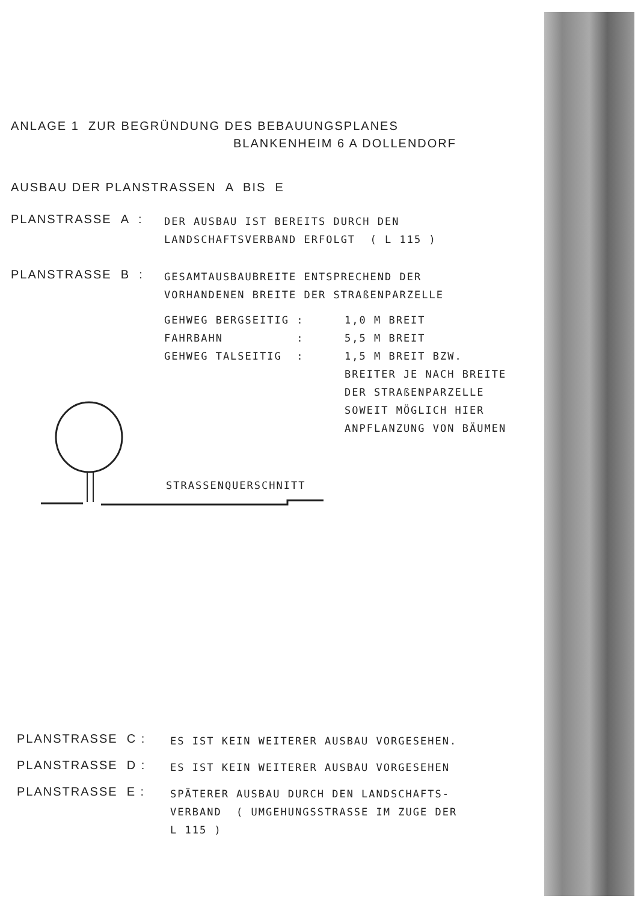ANLAGE 1 ZUR BEGRÜNDUNG DES BEBAUUNGSPLANES
BLANKENHEIM 6 A DOLLENDORF
AUSBAU DER PLANSTRASSEN A BIS E
PLANSTRASSE A :
DER AUSBAU IST BEREITS DURCH DEN
LANDSCHAFTSVERBAND ERFOLGT ( L 115 )
PLANSTRASSE B :
GESAMTAUSBAUBREITE ENTSPRECHEND DER
VORHANDENEN BREITE DER STRAßENPARZELLE
GEHWEG BERGSEITIG : 1,0 M BREIT FAHRBAHN : 5,5 M BREIT GEHWEG TALSEITIG : 1,5 M BREIT BZW.
BREITER JE NACH BREITE
DER STRAßENPARZELLE
SOWEIT MÖGLICH HIER
ANPFLANZUNG VON BÄUMEN
STRASSENQUERSCHNITT
PLANSTRASSE C :
ES IST KEIN WEITERER AUSBAU VORGESEHEN.
PLANSTRASSE D :
ES IST KEIN WEITERER AUSBAU VORGESEHEN
PLANSTRASSE E :
SPÄTERER AUSBAU DURCH DEN LANDSCHAFTS-
VERBAND ( UMGEHUNGSSTRASSE IM ZUGE DER
L 115 )